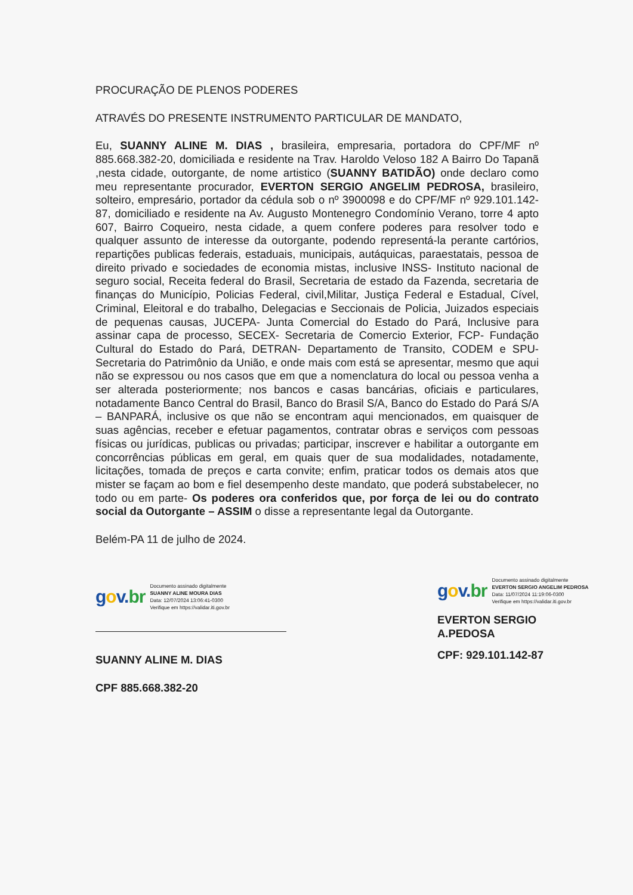PROCURAÇÃO DE PLENOS PODERES
ATRAVÉS DO PRESENTE INSTRUMENTO PARTICULAR DE MANDATO,
Eu, SUANNY ALINE M. DIAS , brasileira, empresaria, portadora do CPF/MF nº 885.668.382-20, domiciliada e residente na Trav. Haroldo Veloso 182 A Bairro Do Tapanã ,nesta cidade, outorgante, de nome artistico (SUANNY BATIDÃO) onde declaro como meu representante procurador, EVERTON SERGIO ANGELIM PEDROSA, brasileiro, solteiro, empresário, portador da cédula sob o nº 3900098 e do CPF/MF nº 929.101.142-87, domiciliado e residente na Av. Augusto Montenegro Condomínio Verano, torre 4 apto 607, Bairro Coqueiro, nesta cidade, a quem confere poderes para resolver todo e qualquer assunto de interesse da outorgante, podendo representá-la perante cartórios, repartições publicas federais, estaduais, municipais, autáquicas, paraestatais, pessoa de direito privado e sociedades de economia mistas, inclusive INSS- Instituto nacional de seguro social, Receita federal do Brasil, Secretaria de estado da Fazenda, secretaria de finanças do Município, Policias Federal, civil,Militar, Justiça Federal e Estadual, Cível, Criminal, Eleitoral e do trabalho, Delegacias e Seccionais de Policia, Juizados especiais de pequenas causas, JUCEPA- Junta Comercial do Estado do Pará, Inclusive para assinar capa de processo, SECEX- Secretaria de Comercio Exterior, FCP- Fundação Cultural do Estado do Pará, DETRAN- Departamento de Transito, CODEM e SPU- Secretaria do Patrimônio da União, e onde mais com está se apresentar, mesmo que aqui não se expressou ou nos casos que em que a nomenclatura do local ou pessoa venha a ser alterada posteriormente; nos bancos e casas bancárias, oficiais e particulares, notadamente Banco Central do Brasil, Banco do Brasil S/A, Banco do Estado do Pará S/A – BANPARÁ, inclusive os que não se encontram aqui mencionados, em quaisquer de suas agências, receber e efetuar pagamentos, contratar obras e serviços com pessoas físicas ou jurídicas, publicas ou privadas; participar, inscrever e habilitar a outorgante em concorrências públicas em geral, em quais quer de sua modalidades, notadamente, licitações, tomada de preços e carta convite; enfim, praticar todos os demais atos que mister se façam ao bom e fiel desempenho deste mandato, que poderá substabelecer, no todo ou em parte- Os poderes ora conferidos que, por força de lei ou do contrato social da Outorgante – ASSIM o disse a representante legal da Outorgante.
Belém-PA 11 de julho de 2024.
gov.br
Documento assinado digitalmente
SUANNY ALINE MOURA DIAS
Data: 12/07/2024 13:06:41-0300
Verifique em https://validar.iti.gov.br
SUANNY ALINE M. DIAS
CPF 885.668.382-20
gov.br
Documento assinado digitalmente
EVERTON SERGIO ANGELIM PEDROSA
Data: 11/07/2024 11:19:06-0300
Verifique em https://validar.iti.gov.br
EVERTON SERGIO A.PEDOSA
CPF: 929.101.142-87